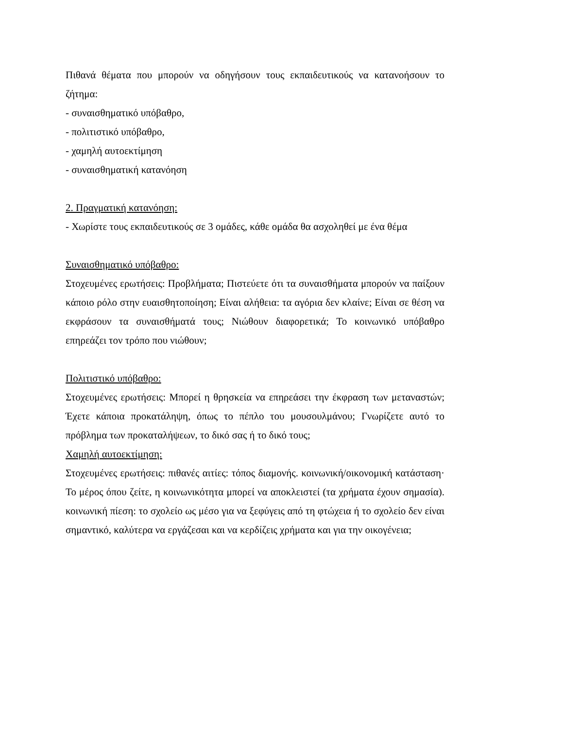Πιθανά θέματα που μπορούν να οδηγήσουν τους εκπαιδευτικούς να κατανοήσουν το ζήτημα:
- συναισθηματικό υπόβαθρο,
- πολιτιστικό υπόβαθρο,
- χαμηλή αυτοεκτίμηση
- συναισθηματική κατανόηση
2. Πραγματική κατανόηση:
- Χωρίστε τους εκπαιδευτικούς σε 3 ομάδες, κάθε ομάδα θα ασχοληθεί με ένα θέμα
Συναισθηματικό υπόβαθρο:
Στοχευμένες ερωτήσεις: Προβλήματα; Πιστεύετε ότι τα συναισθήματα μπορούν να παίξουν κάποιο ρόλο στην ευαισθητοποίηση; Είναι αλήθεια: τα αγόρια δεν κλαίνε; Είναι σε θέση να εκφράσουν τα συναισθήματά τους; Νιώθουν διαφορετικά; Το κοινωνικό υπόβαθρο επηρεάζει τον τρόπο που νιώθουν;
Πολιτιστικό υπόβαθρο:
Στοχευμένες ερωτήσεις: Μπορεί η θρησκεία να επηρεάσει την έκφραση των μεταναστών; Έχετε κάποια προκατάληψη, όπως το πέπλο του μουσουλμάνου; Γνωρίζετε αυτό το πρόβλημα των προκαταλήψεων, το δικό σας ή το δικό τους;
Χαμηλή αυτοεκτίμηση:
Στοχευμένες ερωτήσεις: πιθανές αιτίες: τόπος διαμονής. κοινωνική/οικονομική κατάσταση· Το μέρος όπου ζείτε, η κοινωνικότητα μπορεί να αποκλειστεί (τα χρήματα έχουν σημασία). κοινωνική πίεση: το σχολείο ως μέσο για να ξεφύγεις από τη φτώχεια ή το σχολείο δεν είναι σημαντικό, καλύτερα να εργάζεσαι και να κερδίζεις χρήματα και για την οικογένεια;